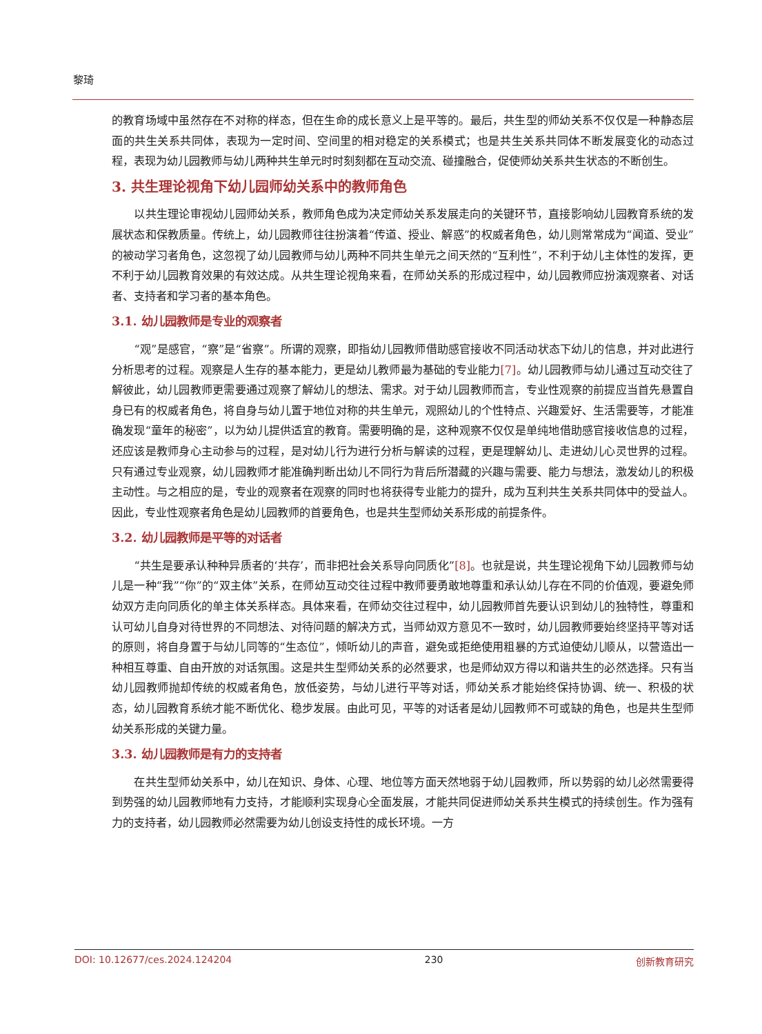黎琦
的教育场域中虽然存在不对称的样态，但在生命的成长意义上是平等的。最后，共生型的师幼关系不仅仅是一种静态层面的共生关系共同体，表现为一定时间、空间里的相对稳定的关系模式；也是共生关系共同体不断发展变化的动态过程，表现为幼儿园教师与幼儿两种共生单元时时刻刻都在互动交流、碰撞融合，促使师幼关系共生状态的不断创生。
3. 共生理论视角下幼儿园师幼关系中的教师角色
以共生理论审视幼儿园师幼关系，教师角色成为决定师幼关系发展走向的关键环节，直接影响幼儿园教育系统的发展状态和保教质量。传统上，幼儿园教师往往扮演着“传道、授业、解惑”的权威者角色，幼儿则常常成为“闻道、受业”的被动学习者角色，这忽视了幼儿园教师与幼儿两种不同共生单元之间天然的“互利性”，不利于幼儿主体性的发挥，更不利于幼儿园教育效果的有效达成。从共生理论视角来看，在师幼关系的形成过程中，幼儿园教师应扮演观察者、对话者、支持者和学习者的基本角色。
3.1. 幼儿园教师是专业的观察者
“观”是感官，“察”是“省察”。所谓的观察，即指幼儿园教师借助感官接收不同活动状态下幼儿的信息，并对此进行分析思考的过程。观察是人生存的基本能力，更是幼儿教师最为基础的专业能力[7]。幼儿园教师与幼儿通过互动交往了解彼此，幼儿园教师更需要通过观察了解幼儿的想法、需求。对于幼儿园教师而言，专业性观察的前提应当首先悬置自身已有的权威者角色，将自身与幼儿置于地位对称的共生单元，观照幼儿的个性特点、兴趣爱好、生活需要等，才能准确发现“童年的秘密”，以为幼儿提供适宜的教育。需要明确的是，这种观察不仅仅是单纯地借助感官接收信息的过程，还应该是教师身心主动参与的过程，是对幼儿行为进行分析与解读的过程，更是理解幼儿、走进幼儿心灵世界的过程。只有通过专业观察，幼儿园教师才能准确判断出幼儿不同行为背后所潜藏的兴趣与需要、能力与想法，激发幼儿的积极主动性。与之相应的是，专业的观察者在观察的同时也将获得专业能力的提升，成为互利共生关系共同体中的受益人。因此，专业性观察者角色是幼儿园教师的首要角色，也是共生型师幼关系形成的前提条件。
3.2. 幼儿园教师是平等的对话者
“共生是要承认种种异质者的‘共存’，而非把社会关系导向同质化”[8]。也就是说，共生理论视角下幼儿园教师与幼儿是一种“我”“你”的“双主体”关系，在师幼互动交往过程中教师要勇敢地尊重和承认幼儿存在不同的价值观，要避免师幼双方走向同质化的单主体关系样态。具体来看，在师幼交往过程中，幼儿园教师首先要认识到幼儿的独特性，尊重和认可幼儿自身对待世界的不同想法、对待问题的解决方式，当师幼双方意见不一致时，幼儿园教师要始终坚持平等对话的原则，将自身置于与幼儿同等的“生态位”，倾听幼儿的声音，避免或拒绝使用粗暴的方式迫使幼儿顺从，以营造出一种相互尊重、自由开放的对话氛围。这是共生型师幼关系的必然要求，也是师幼双方得以和谐共生的必然选择。只有当幼儿园教师抛却传统的权威者角色，放低姿势，与幼儿进行平等对话，师幼关系才能始终保持协调、统一、积极的状态，幼儿园教育系统才能不断优化、稳步发展。由此可见，平等的对话者是幼儿园教师不可或缺的角色，也是共生型师幼关系形成的关键力量。
3.3. 幼儿园教师是有力的支持者
在共生型师幼关系中，幼儿在知识、身体、心理、地位等方面天然地弱于幼儿园教师，所以势弱的幼儿必然需要得到势强的幼儿园教师地有力支持，才能顺利实现身心全面发展，才能共同促进师幼关系共生模式的持续创生。作为强有力的支持者，幼儿园教师必然需要为幼儿创设支持性的成长环境。一方
DOI: 10.12677/ces.2024.124204 230 创新教育研究